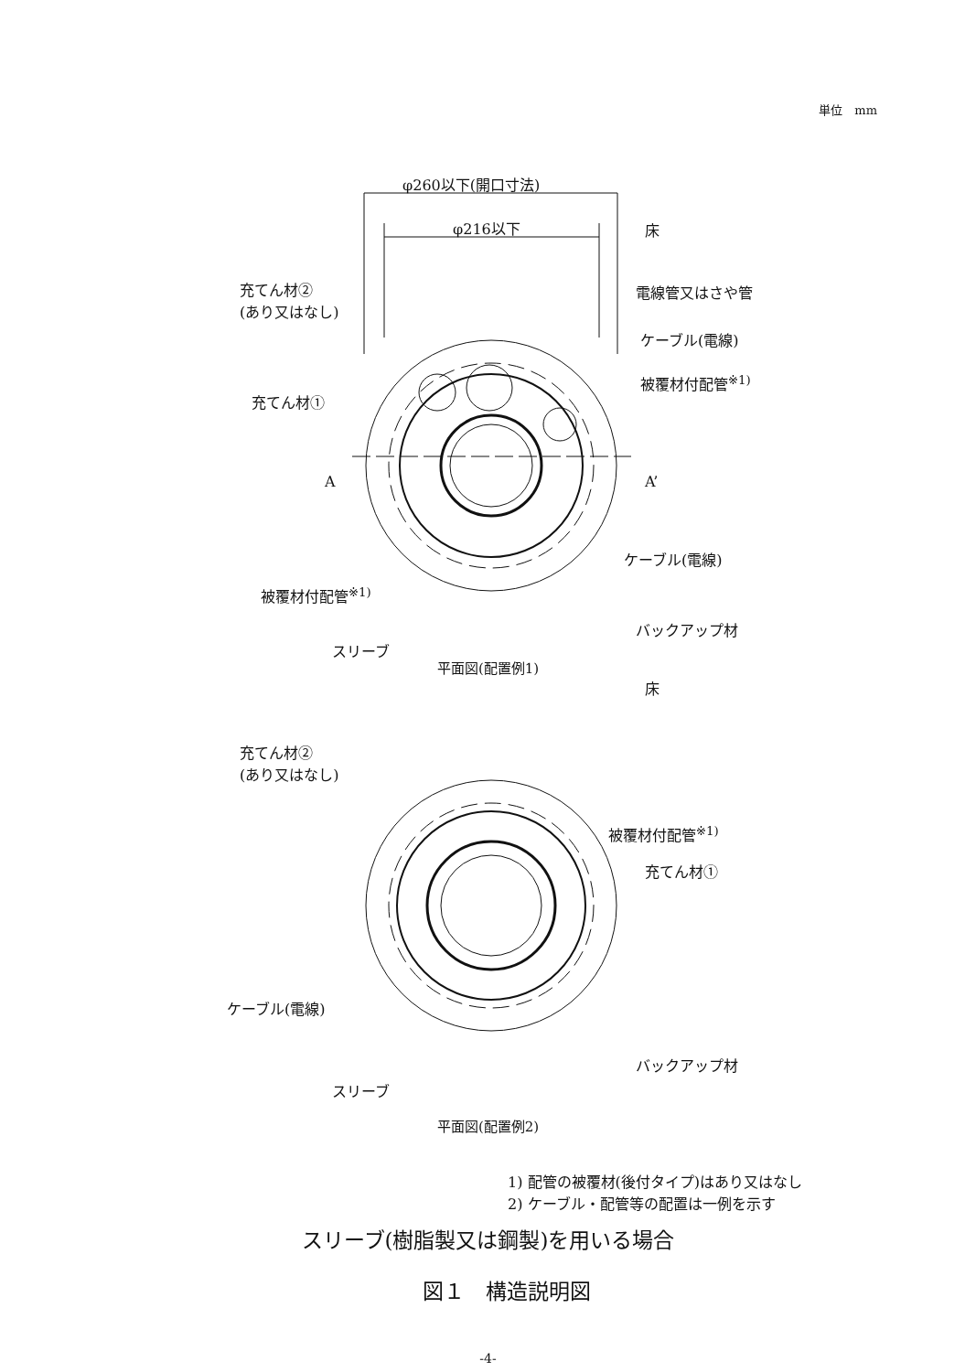単位　mm
φ260以下(開口寸法)
φ216以下 床
充てん材②
(あり又はなし)
電線管又はさや管
ケーブル(電線)
被覆材付配管<sup>※1)</sup>
充てん材①
A A’
ケーブル(電線)
被覆材付配管<sup>※1)</sup>
バックアップ材
スリーブ
平面図(配置例1)
床
充てん材②
(あり又はなし)
被覆材付配管<sup>※1)</sup>
充てん材①
ケーブル(電線)
バックアップ材
スリーブ
平面図(配置例2)
1) 配管の被覆材(後付タイプ)はあり又はなし
2) ケーブル・配管等の配置は一例を示す
スリーブ(樹脂製又は鋼製)を用いる場合
図１　構造説明図
-4-